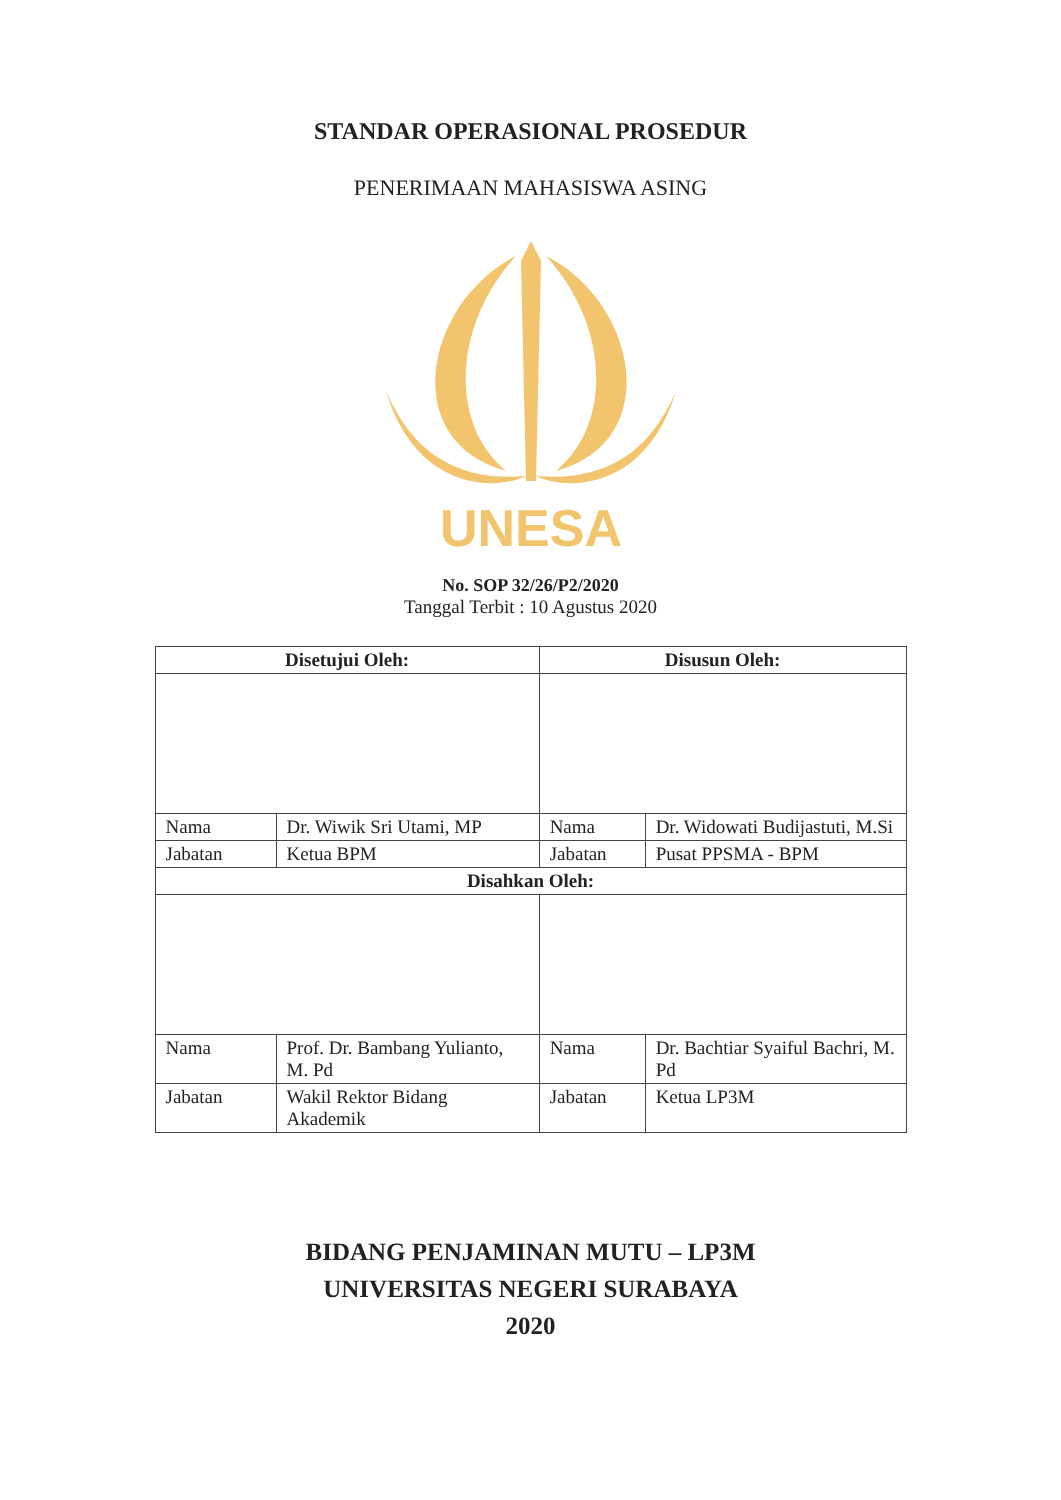STANDAR OPERASIONAL PROSEDUR
PENERIMAAN MAHASISWA ASING
UNESA
No. SOP 32/26/P2/2020
Tanggal Terbit : 10 Agustus 2020
| Disetujui Oleh: | | Disusun Oleh: | |
| --- | --- | --- | --- |
| Nama | Dr. Wiwik Sri Utami, MP | Nama | Dr. Widowati Budijastuti, M.Si |
| Jabatan | Ketua BPM | Jabatan | Pusat PPSMA - BPM |
| Disahkan Oleh: | | | |
| Nama | Prof. Dr. Bambang Yulianto, M. Pd | Nama | Dr. Bachtiar Syaiful Bachri, M. Pd |
| Jabatan | Wakil Rektor Bidang Akademik | Jabatan | Ketua LP3M |
BIDANG PENJAMINAN MUTU – LP3M
UNIVERSITAS NEGERI SURABAYA
2020